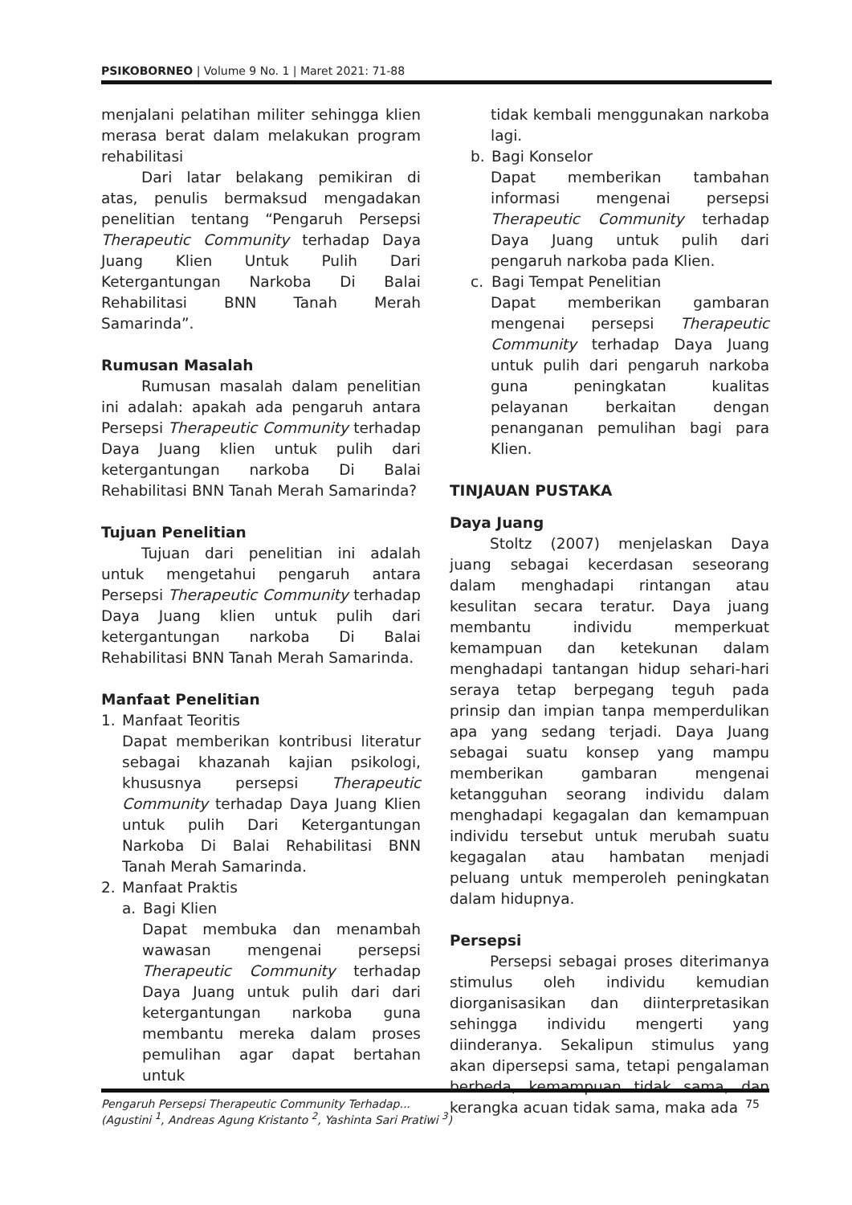PSIKOBORNEO | Volume 9 No. 1 | Maret 2021: 71-88
menjalani pelatihan militer sehingga klien merasa berat dalam melakukan program rehabilitasi
Dari latar belakang pemikiran di atas, penulis bermaksud mengadakan penelitian tentang “Pengaruh Persepsi Therapeutic Community terhadap Daya Juang Klien Untuk Pulih Dari Ketergantungan Narkoba Di Balai Rehabilitasi BNN Tanah Merah Samarinda”.
Rumusan Masalah
Rumusan masalah dalam penelitian ini adalah: apakah ada pengaruh antara Persepsi Therapeutic Community terhadap Daya Juang klien untuk pulih dari ketergantungan narkoba Di Balai Rehabilitasi BNN Tanah Merah Samarinda?
Tujuan Penelitian
Tujuan dari penelitian ini adalah untuk mengetahui pengaruh antara Persepsi Therapeutic Community terhadap Daya Juang klien untuk pulih dari ketergantungan narkoba Di Balai Rehabilitasi BNN Tanah Merah Samarinda.
Manfaat Penelitian
1. Manfaat Teoritis
Dapat memberikan kontribusi literatur sebagai khazanah kajian psikologi, khususnya persepsi Therapeutic Community terhadap Daya Juang Klien untuk pulih Dari Ketergantungan Narkoba Di Balai Rehabilitasi BNN Tanah Merah Samarinda.
2. Manfaat Praktis
a. Bagi Klien
Dapat membuka dan menambah wawasan mengenai persepsi Therapeutic Community terhadap Daya Juang untuk pulih dari dari ketergantungan narkoba guna membantu mereka dalam proses pemulihan agar dapat bertahan untuk
tidak kembali menggunakan narkoba lagi.
b. Bagi Konselor
Dapat memberikan tambahan informasi mengenai persepsi Therapeutic Community terhadap Daya Juang untuk pulih dari pengaruh narkoba pada Klien.
c. Bagi Tempat Penelitian
Dapat memberikan gambaran mengenai persepsi Therapeutic Community terhadap Daya Juang untuk pulih dari pengaruh narkoba guna peningkatan kualitas pelayanan berkaitan dengan penanganan pemulihan bagi para Klien.
TINJAUAN PUSTAKA
Daya Juang
Stoltz (2007) menjelaskan Daya juang sebagai kecerdasan seseorang dalam menghadapi rintangan atau kesulitan secara teratur. Daya juang membantu individu memperkuat kemampuan dan ketekunan dalam menghadapi tantangan hidup sehari-hari seraya tetap berpegang teguh pada prinsip dan impian tanpa memperdulikan apa yang sedang terjadi. Daya Juang sebagai suatu konsep yang mampu memberikan gambaran mengenai ketangguhan seorang individu dalam menghadapi kegagalan dan kemampuan individu tersebut untuk merubah suatu kegagalan atau hambatan menjadi peluang untuk memperoleh peningkatan dalam hidupnya.
Persepsi
Persepsi sebagai proses diterimanya stimulus oleh individu kemudian diorganisasikan dan diinterpretasikan sehingga individu mengerti yang diinderanya. Sekalipun stimulus yang akan dipersepsi sama, tetapi pengalaman berbeda, kemampuan tidak sama, dan kerangka acuan tidak sama, maka ada
75 Pengaruh Persepsi Therapeutic Community Terhadap...
(Agustini <sup>1</sup>, Andreas Agung Kristanto <sup>2</sup>, Yashinta Sari Pratiwi <sup>3</sup>)